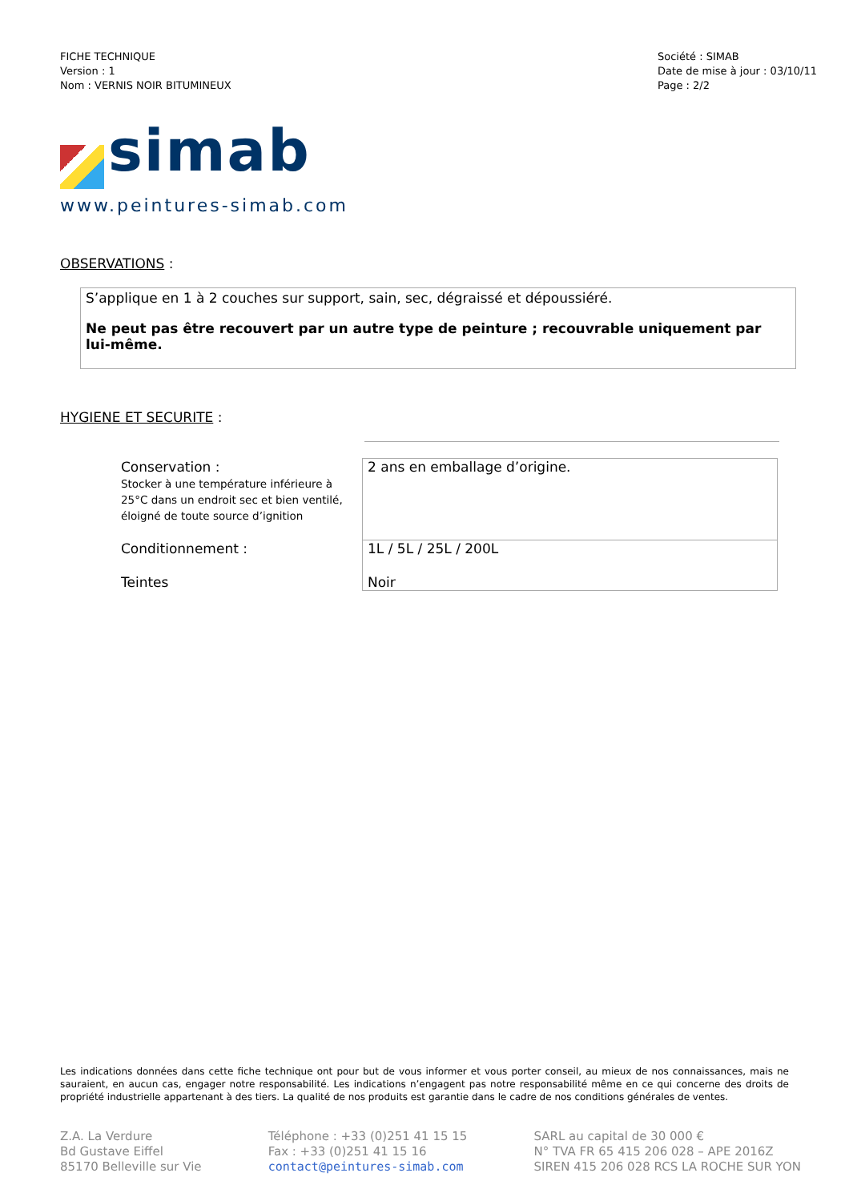FICHE TECHNIQUE
Version : 1
Nom : VERNIS NOIR BITUMINEUX
Société : SIMAB
Date de mise à jour : 03/10/11
Page : 2/2
simab
www.peintures-simab.com
OBSERVATIONS :
S’applique en 1 à 2 couches sur support, sain, sec, dégraissé et dépoussiéré.
Ne peut pas être recouvert par un autre type de peinture ; recouvrable uniquement par lui-même.
HYGIENE ET SECURITE :
| Conservation : Stocker à une température inférieure à 25°C dans un endroit sec et bien ventilé, éloigné de toute source d’ignition | 2 ans en emballage d’origine. |
| Conditionnement : | 1L / 5L / 25L / 200L |
| Teintes | Noir |
Les indications données dans cette fiche technique ont pour but de vous informer et vous porter conseil, au mieux de nos connaissances, mais ne sauraient, en aucun cas, engager notre responsabilité. Les indications n’engagent pas notre responsabilité même en ce qui concerne des droits de propriété industrielle appartenant à des tiers. La qualité de nos produits est garantie dans le cadre de nos conditions générales de ventes.
Z.A. La Verdure
Bd Gustave Eiffel
85170 Belleville sur Vie
Téléphone : +33 (0)251 41 15 15
Fax : +33 (0)251 41 15 16
contact@peintures-simab.com
SARL au capital de 30 000 €
N° TVA FR 65 415 206 028 – APE 2016Z
SIREN 415 206 028 RCS LA ROCHE SUR YON